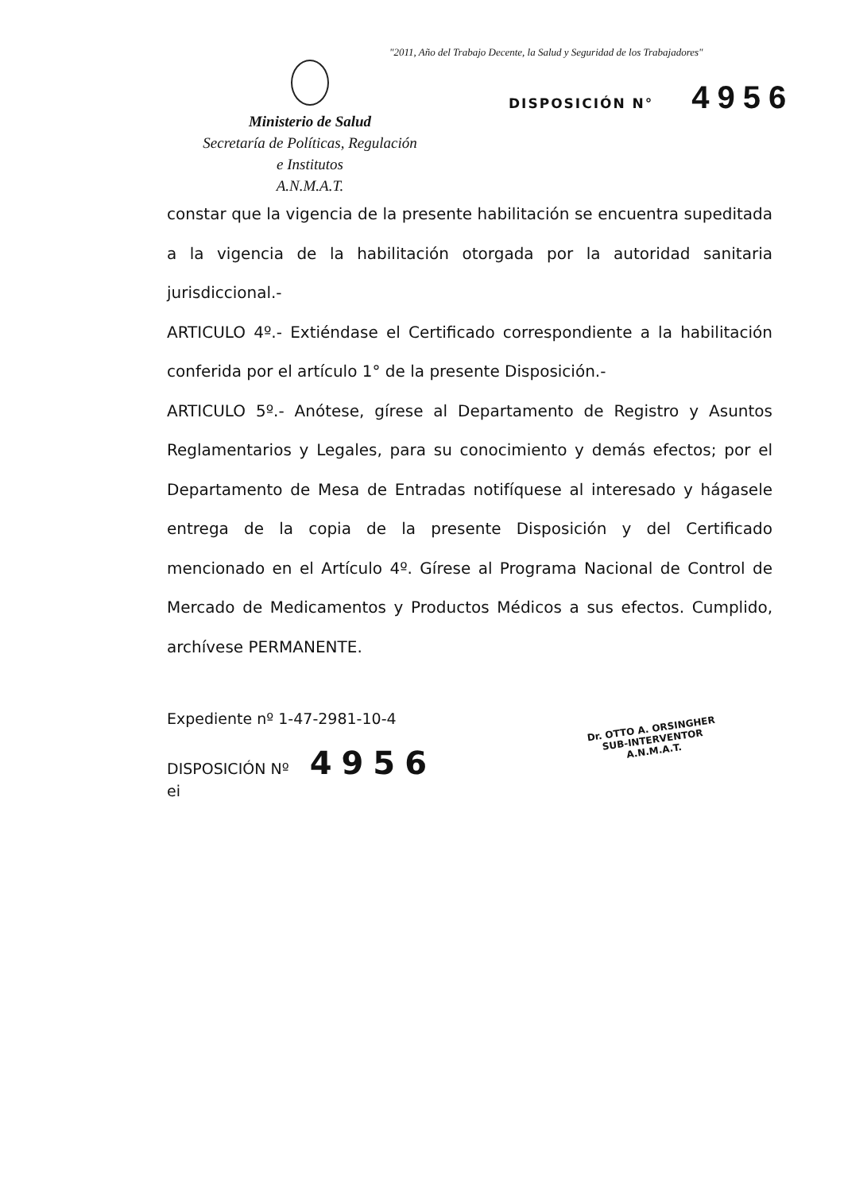"2011, Año del Trabajo Decente, la Salud y Seguridad de los Trabajadores"
Ministerio de Salud
Secretaría de Políticas, Regulación
e Institutos
A.N.M.A.T.
DISPOSICIÓN N° 4956
constar que la vigencia de la presente habilitación se encuentra supeditada a la vigencia de la habilitación otorgada por la autoridad sanitaria jurisdiccional.-
ARTICULO 4º.- Extiéndase el Certificado correspondiente a la habilitación conferida por el artículo 1° de la presente Disposición.-
ARTICULO 5º.- Anótese, gírese al Departamento de Registro y Asuntos Reglamentarios y Legales, para su conocimiento y demás efectos; por el Departamento de Mesa de Entradas notifíquese al interesado y hágasele entrega de la copia de la presente Disposición y del Certificado mencionado en el Artículo 4º. Gírese al Programa Nacional de Control de Mercado de Medicamentos y Productos Médicos a sus efectos. Cumplido, archívese PERMANENTE.
Expediente nº 1-47-2981-10-4
DISPOSICIÓN Nº 4956
ei
Dr. OTTO A. ORSINGHER
SUB-INTERVENTOR
A.N.M.A.T.